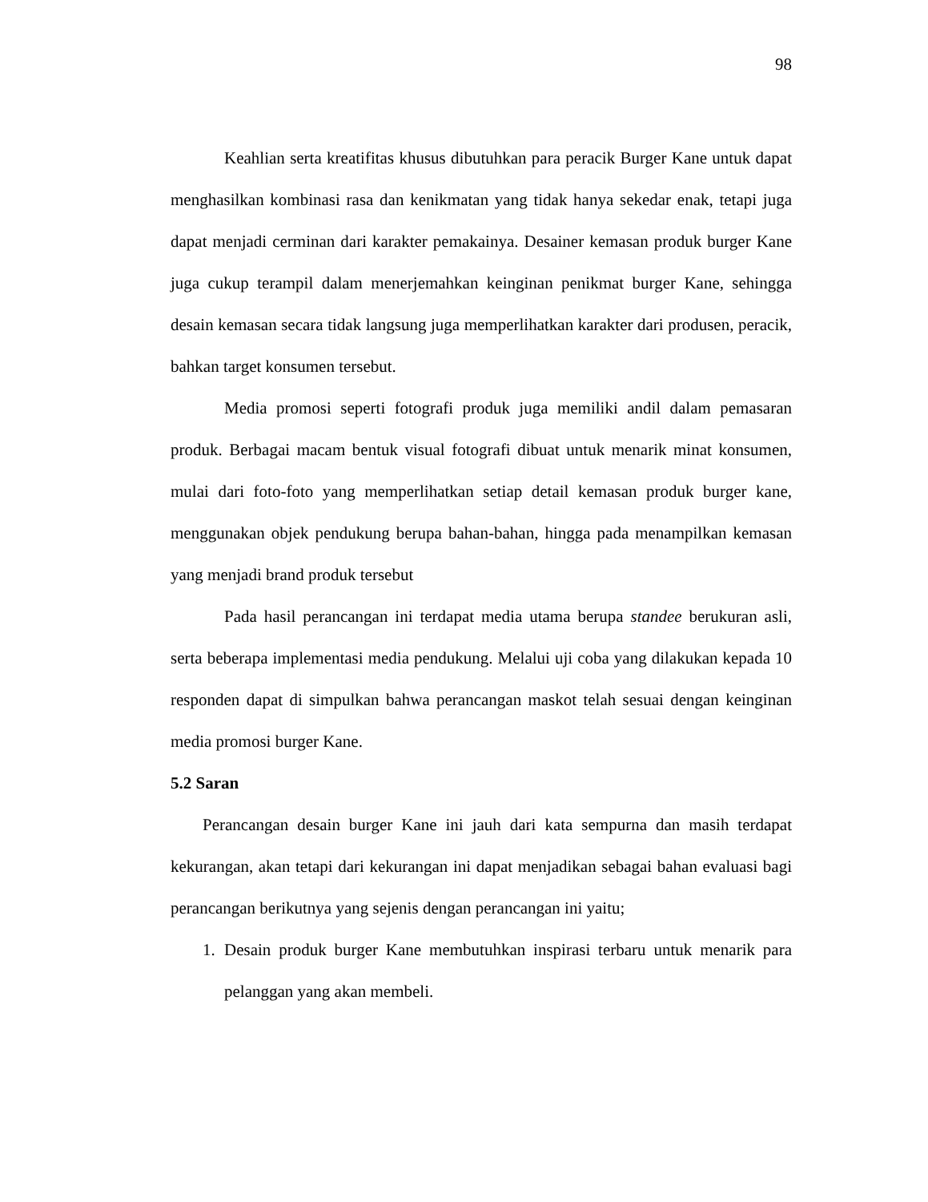98
Keahlian serta kreatifitas khusus dibutuhkan para peracik Burger Kane untuk dapat menghasilkan kombinasi rasa dan kenikmatan yang tidak hanya sekedar enak, tetapi juga dapat menjadi cerminan dari karakter pemakainya. Desainer kemasan produk burger Kane juga cukup terampil dalam menerjemahkan keinginan penikmat burger Kane, sehingga desain kemasan secara tidak langsung juga memperlihatkan karakter dari produsen, peracik, bahkan target konsumen tersebut.
Media promosi seperti fotografi produk juga memiliki andil dalam pemasaran produk. Berbagai macam bentuk visual fotografi dibuat untuk menarik minat konsumen, mulai dari foto-foto yang memperlihatkan setiap detail kemasan produk burger kane, menggunakan objek pendukung berupa bahan-bahan, hingga pada menampilkan kemasan yang menjadi brand produk tersebut
Pada hasil perancangan ini terdapat media utama berupa standee berukuran asli, serta beberapa implementasi media pendukung. Melalui uji coba yang dilakukan kepada 10 responden dapat di simpulkan bahwa perancangan maskot telah sesuai dengan keinginan media promosi burger Kane.
5.2 Saran
Perancangan desain burger Kane ini jauh dari kata sempurna dan masih terdapat kekurangan, akan tetapi dari kekurangan ini dapat menjadikan sebagai bahan evaluasi bagi perancangan berikutnya yang sejenis dengan perancangan ini yaitu;
1. Desain produk burger Kane membutuhkan inspirasi terbaru untuk menarik para pelanggan yang akan membeli.